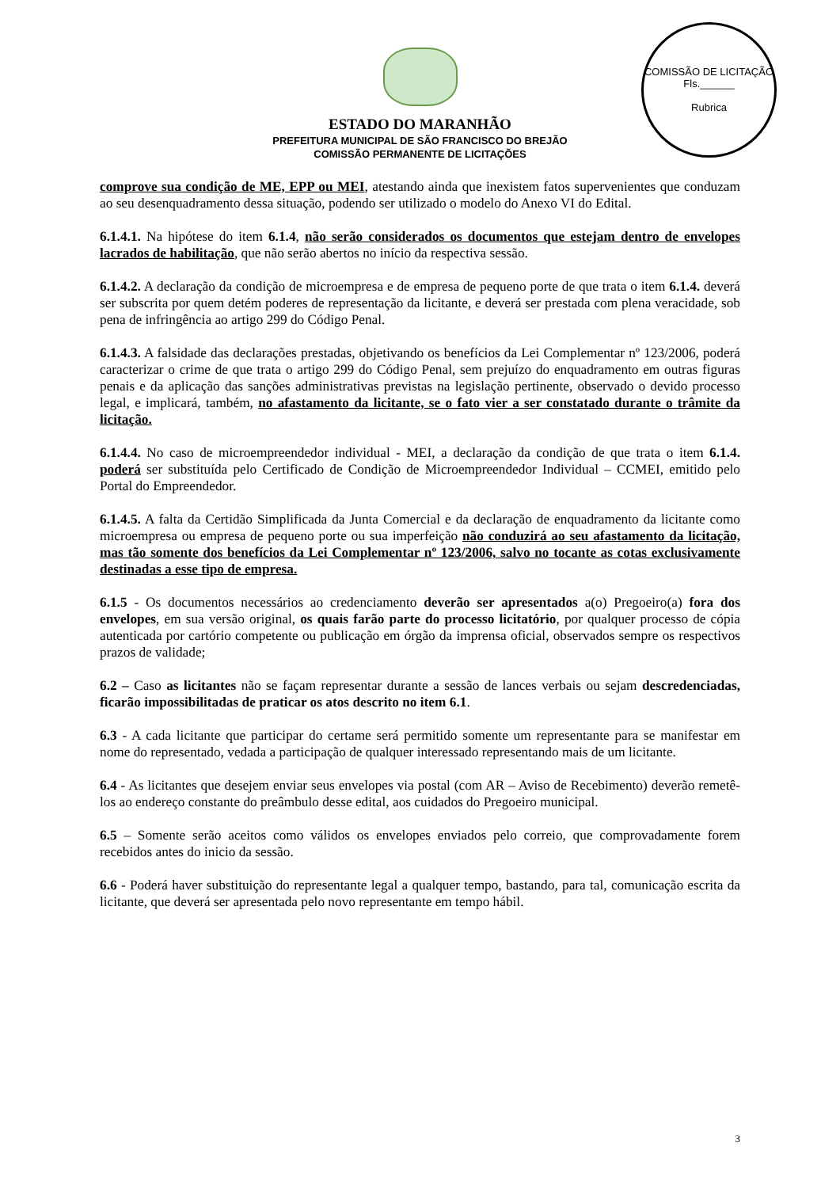COMISSÃO DE LICITAÇÃO
Fls.______
Rubrica
ESTADO DO MARANHÃO
PREFEITURA MUNICIPAL DE SÃO FRANCISCO DO BREJÃO
COMISSÃO PERMANENTE DE LICITAÇÕES
comprove sua condição de ME, EPP ou MEI, atestando ainda que inexistem fatos supervenientes que conduzam ao seu desenquadramento dessa situação, podendo ser utilizado o modelo do Anexo VI do Edital.
6.1.4.1. Na hipótese do item 6.1.4, não serão considerados os documentos que estejam dentro de envelopes lacrados de habilitação, que não serão abertos no início da respectiva sessão.
6.1.4.2. A declaração da condição de microempresa e de empresa de pequeno porte de que trata o item 6.1.4. deverá ser subscrita por quem detém poderes de representação da licitante, e deverá ser prestada com plena veracidade, sob pena de infringência ao artigo 299 do Código Penal.
6.1.4.3. A falsidade das declarações prestadas, objetivando os benefícios da Lei Complementar nº 123/2006, poderá caracterizar o crime de que trata o artigo 299 do Código Penal, sem prejuízo do enquadramento em outras figuras penais e da aplicação das sanções administrativas previstas na legislação pertinente, observado o devido processo legal, e implicará, também, no afastamento da licitante, se o fato vier a ser constatado durante o trâmite da licitação.
6.1.4.4. No caso de microempreendedor individual - MEI, a declaração da condição de que trata o item 6.1.4. poderá ser substituída pelo Certificado de Condição de Microempreendedor Individual – CCMEI, emitido pelo Portal do Empreendedor.
6.1.4.5. A falta da Certidão Simplificada da Junta Comercial e da declaração de enquadramento da licitante como microempresa ou empresa de pequeno porte ou sua imperfeição não conduzirá ao seu afastamento da licitação, mas tão somente dos benefícios da Lei Complementar nº 123/2006, salvo no tocante as cotas exclusivamente destinadas a esse tipo de empresa.
6.1.5 - Os documentos necessários ao credenciamento deverão ser apresentados a(o) Pregoeiro(a) fora dos envelopes, em sua versão original, os quais farão parte do processo licitatório, por qualquer processo de cópia autenticada por cartório competente ou publicação em órgão da imprensa oficial, observados sempre os respectivos prazos de validade;
6.2 – Caso as licitantes não se façam representar durante a sessão de lances verbais ou sejam descredenciadas, ficarão impossibilitadas de praticar os atos descrito no item 6.1.
6.3 - A cada licitante que participar do certame será permitido somente um representante para se manifestar em nome do representado, vedada a participação de qualquer interessado representando mais de um licitante.
6.4 - As licitantes que desejem enviar seus envelopes via postal (com AR – Aviso de Recebimento) deverão remetê-los ao endereço constante do preâmbulo desse edital, aos cuidados do Pregoeiro municipal.
6.5 – Somente serão aceitos como válidos os envelopes enviados pelo correio, que comprovadamente forem recebidos antes do inicio da sessão.
6.6 - Poderá haver substituição do representante legal a qualquer tempo, bastando, para tal, comunicação escrita da licitante, que deverá ser apresentada pelo novo representante em tempo hábil.
3